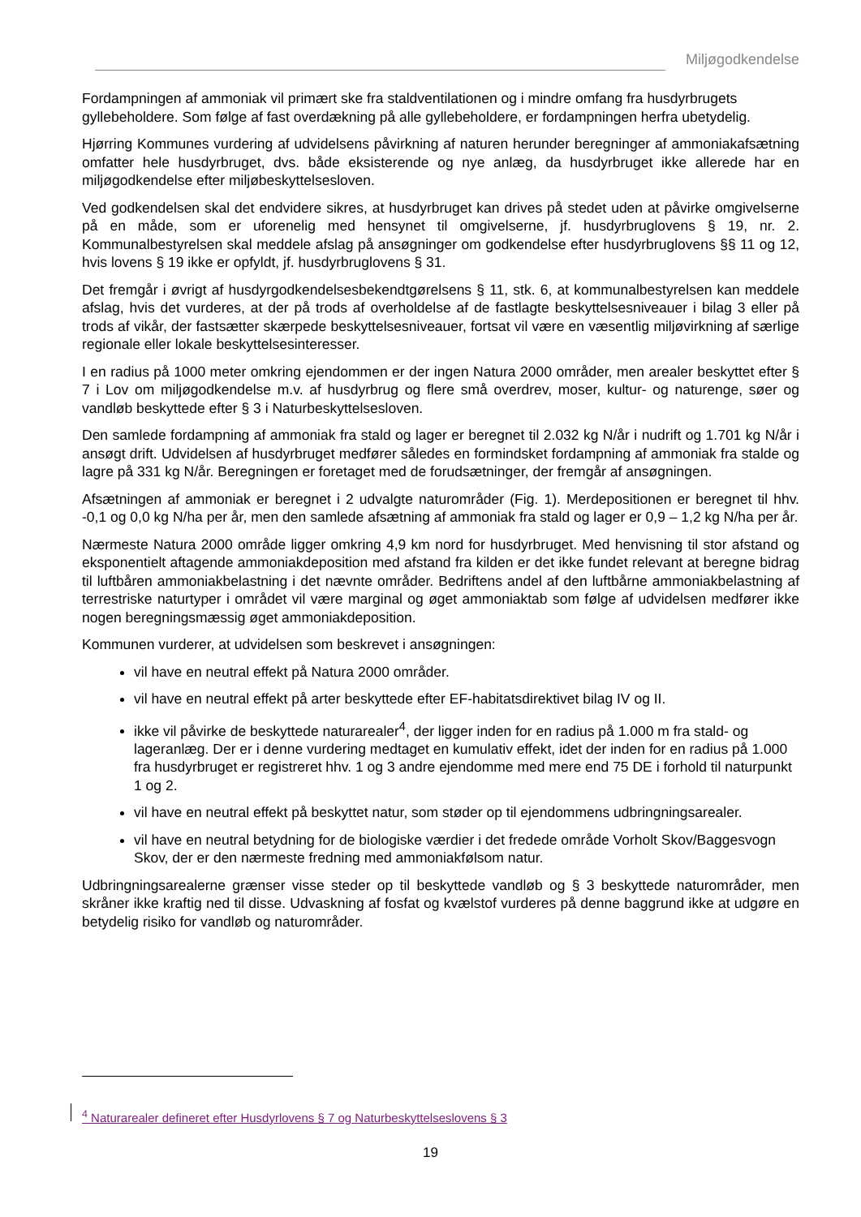Miljøgodkendelse
Fordampningen af ammoniak vil primært ske fra staldventilationen og i mindre omfang fra husdyr­brugets gyllebeholdere. Som følge af fast overdækning på alle gyllebeholdere, er fordampningen herfra ubetydelig.
Hjørring Kommunes vurdering af udvidelsens påvirkning af naturen herunder beregninger af ammo­niakafsætning omfatter hele husdyrbruget, dvs. både eksisterende og nye anlæg, da husdyrbruget ikke allerede har en miljøgodkendelse efter miljøbeskyttelsesloven.
Ved godkendelsen skal det endvidere sikres, at husdyrbruget kan drives på stedet uden at påvirke omgivelserne på en måde, som er uforenelig med hensynet til omgivelserne, jf. husdyrbruglovens § 19, nr. 2. Kommunalbestyrelsen skal meddele afslag på ansøgninger om godkendelse efter hus­dyrbruglovens §§ 11 og 12, hvis lovens § 19 ikke er opfyldt, jf. husdyrbruglovens § 31.
Det fremgår i øvrigt af husdyrgodkendelsesbekendtgørelsens § 11, stk. 6, at kommunalbestyrelsen kan meddele afslag, hvis det vurderes, at der på trods af overholdelse af de fastlagte beskyttelsesni­veauer i bilag 3 eller på trods af vikår, der fastsætter skærpede beskyttelsesniveauer, fortsat vil være en væsentlig miljøvirkning af særlige regionale eller lokale beskyttelsesinteresser.
I en radius på 1000 meter omkring ejendommen er der ingen Natura 2000 områder, men arealer beskyttet efter § 7 i Lov om miljøgodkendelse m.v. af husdyrbrug og flere små overdrev, moser, kul­tur- og naturenge, søer og vandløb beskyttede efter § 3 i Naturbeskyttelsesloven.
Den samlede fordampning af ammoniak fra stald og lager er beregnet til 2.032 kg N/år i nudrift og 1.701 kg N/år i ansøgt drift. Udvidelsen af husdyrbruget medfører således en formindsket fordamp­ning af ammoniak fra stalde og lagre på 331 kg N/år. Beregningen er foretaget med de forudsætnin­ger, der fremgår af ansøgningen.
Afsætningen af ammoniak er beregnet i 2 udvalgte naturområder (Fig. 1). Merdepositionen er bereg­net til hhv. -0,1 og 0,0 kg N/ha per år, men den samlede afsætning af ammoniak fra stald og lager er 0,9 – 1,2 kg N/ha per år.
Nærmeste Natura 2000 område ligger omkring 4,9 km nord for husdyrbruget. Med henvisning til stor afstand og eksponentielt aftagende ammoniakdeposition med afstand fra kilden er det ikke fundet relevant at beregne bidrag til luftbåren ammoniakbelastning i det nævnte områder. Bedriftens andel af den luftbårne ammoniakbelastning af terrestriske naturtyper i området vil være marginal og øget ammoniaktab som følge af udvidelsen medfører ikke nogen beregningsmæssig øget ammoniakde­position.
Kommunen vurderer, at udvidelsen som beskrevet i ansøgningen:
vil have en neutral effekt på Natura 2000 områder.
vil have en neutral effekt på arter beskyttede efter EF-habitatsdirektivet bilag IV og II.
ikke vil påvirke de beskyttede naturarealer<sup>4</sup>, der ligger inden for en radius på 1.000 m fra stald- og lageranlæg. Der er i denne vurdering medtaget en kumulativ effekt, idet der inden for en radius på 1.000 fra husdyrbruget er registreret hhv. 1 og 3 andre ejendomme med me­re end 75 DE i forhold til naturpunkt 1 og 2.
vil have en neutral effekt på beskyttet natur, som støder op til ejendommens udbringnings­arealer.
vil have en neutral betydning for de biologiske værdier i det fredede område Vorholt Skov/Baggesvogn Skov, der er den nærmeste fredning med ammoniakfølsom natur.
Udbringningsarealerne grænser visse steder op til beskyttede vandløb og § 3 beskyttede naturområ­der, men skråner ikke kraftig ned til disse. Udvaskning af fosfat og kvælstof vurderes på denne bag­grund ikke at udgøre en betydelig risiko for vandløb og naturområder.
<sup>4</sup> Naturarealer defineret efter Husdyrlovens § 7 og Naturbeskyttelseslovens § 3
19